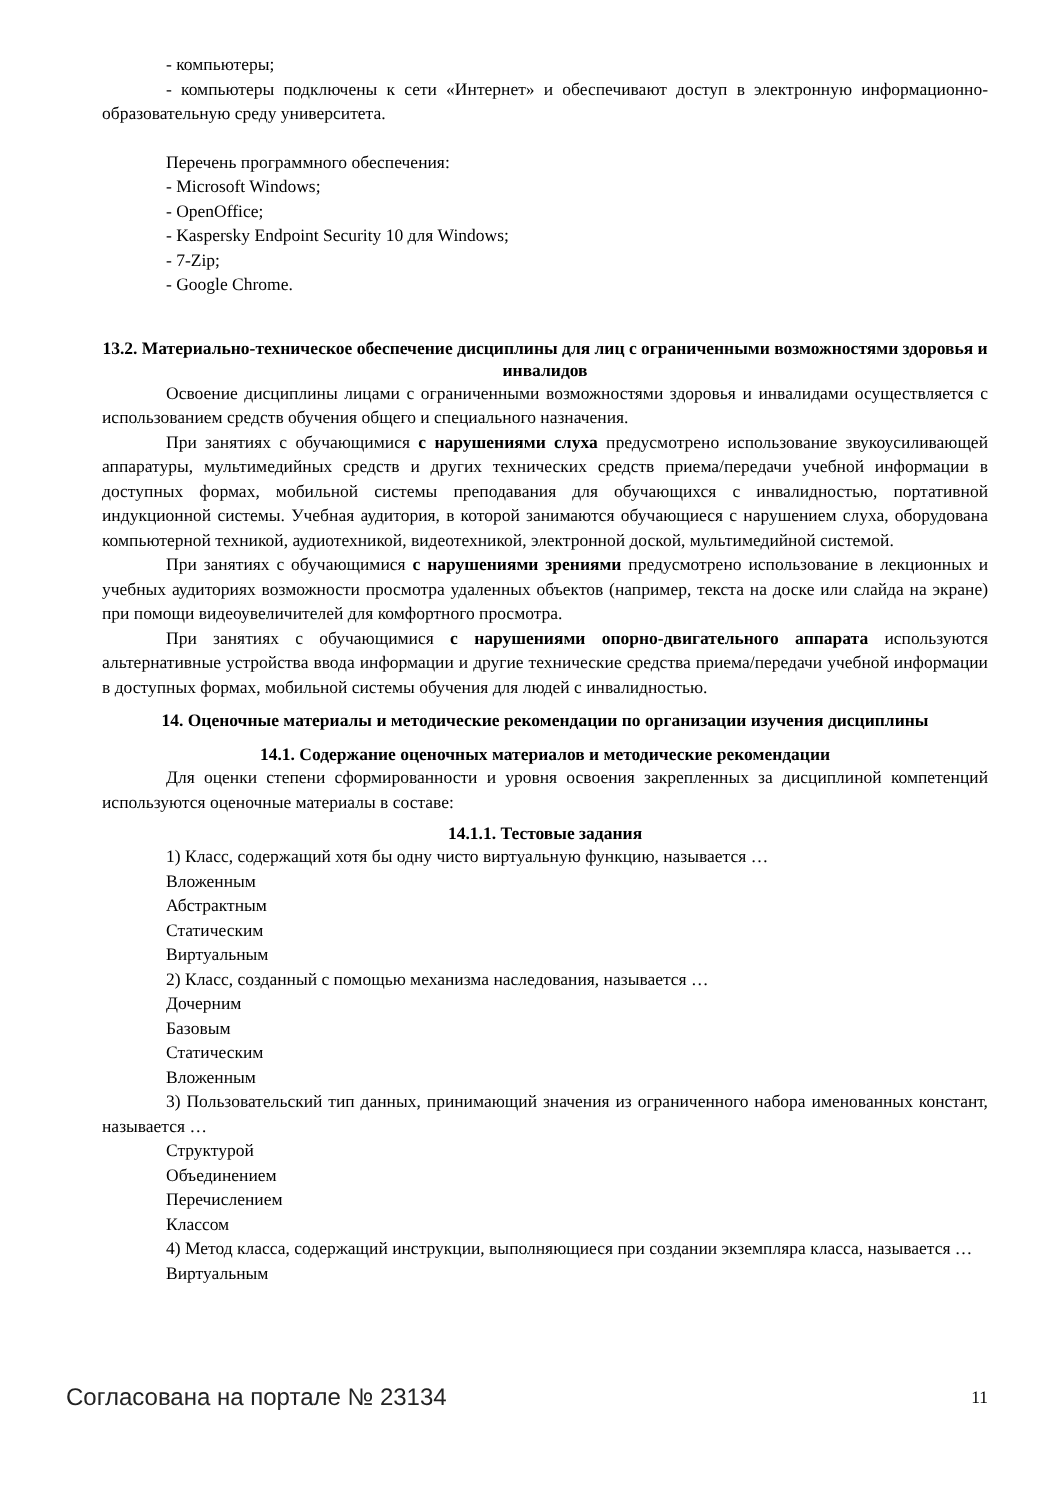- компьютеры;
- компьютеры подключены к сети «Интернет» и обеспечивают доступ в электронную информационно-образовательную среду университета.
Перечень программного обеспечения:
- Microsoft Windows;
- OpenOffice;
- Kaspersky Endpoint Security 10 для Windows;
- 7-Zip;
- Google Chrome.
13.2. Материально-техническое обеспечение дисциплины для лиц с ограниченными возможностями здоровья и инвалидов
Освоение дисциплины лицами с ограниченными возможностями здоровья и инвалидами осуществляется с использованием средств обучения общего и специального назначения.
При занятиях с обучающимися с нарушениями слуха предусмотрено использование звукоусиливающей аппаратуры, мультимедийных средств и других технических средств приема/передачи учебной информации в доступных формах, мобильной системы преподавания для обучающихся с инвалидностью, портативной индукционной системы. Учебная аудитория, в которой занимаются обучающиеся с нарушением слуха, оборудована компьютерной техникой, аудиотехникой, видеотехникой, электронной доской, мультимедийной системой.
При занятиях с обучающимися с нарушениями зрениями предусмотрено использование в лекционных и учебных аудиториях возможности просмотра удаленных объектов (например, текста на доске или слайда на экране) при помощи видеоувеличителей для комфортного просмотра.
При занятиях с обучающимися с нарушениями опорно-двигательного аппарата используются альтернативные устройства ввода информации и другие технические средства приема/передачи учебной информации в доступных формах, мобильной системы обучения для людей с инвалидностью.
14. Оценочные материалы и методические рекомендации по организации изучения дисциплины
14.1. Содержание оценочных материалов и методические рекомендации
Для оценки степени сформированности и уровня освоения закрепленных за дисциплиной компетенций используются оценочные материалы в составе:
14.1.1. Тестовые задания
1) Класс, содержащий хотя бы одну чисто виртуальную функцию, называется …
Вложенным
Абстрактным
Статическим
Виртуальным
2) Класс, созданный с помощью механизма наследования, называется …
Дочерним
Базовым
Статическим
Вложенным
3) Пользовательский тип данных, принимающий значения из ограниченного набора именованных констант, называется …
Структурой
Объединением
Перечислением
Классом
4) Метод класса, содержащий инструкции, выполняющиеся при создании экземпляра класса, называется …
Виртуальным
Согласована на портале № 23134 11